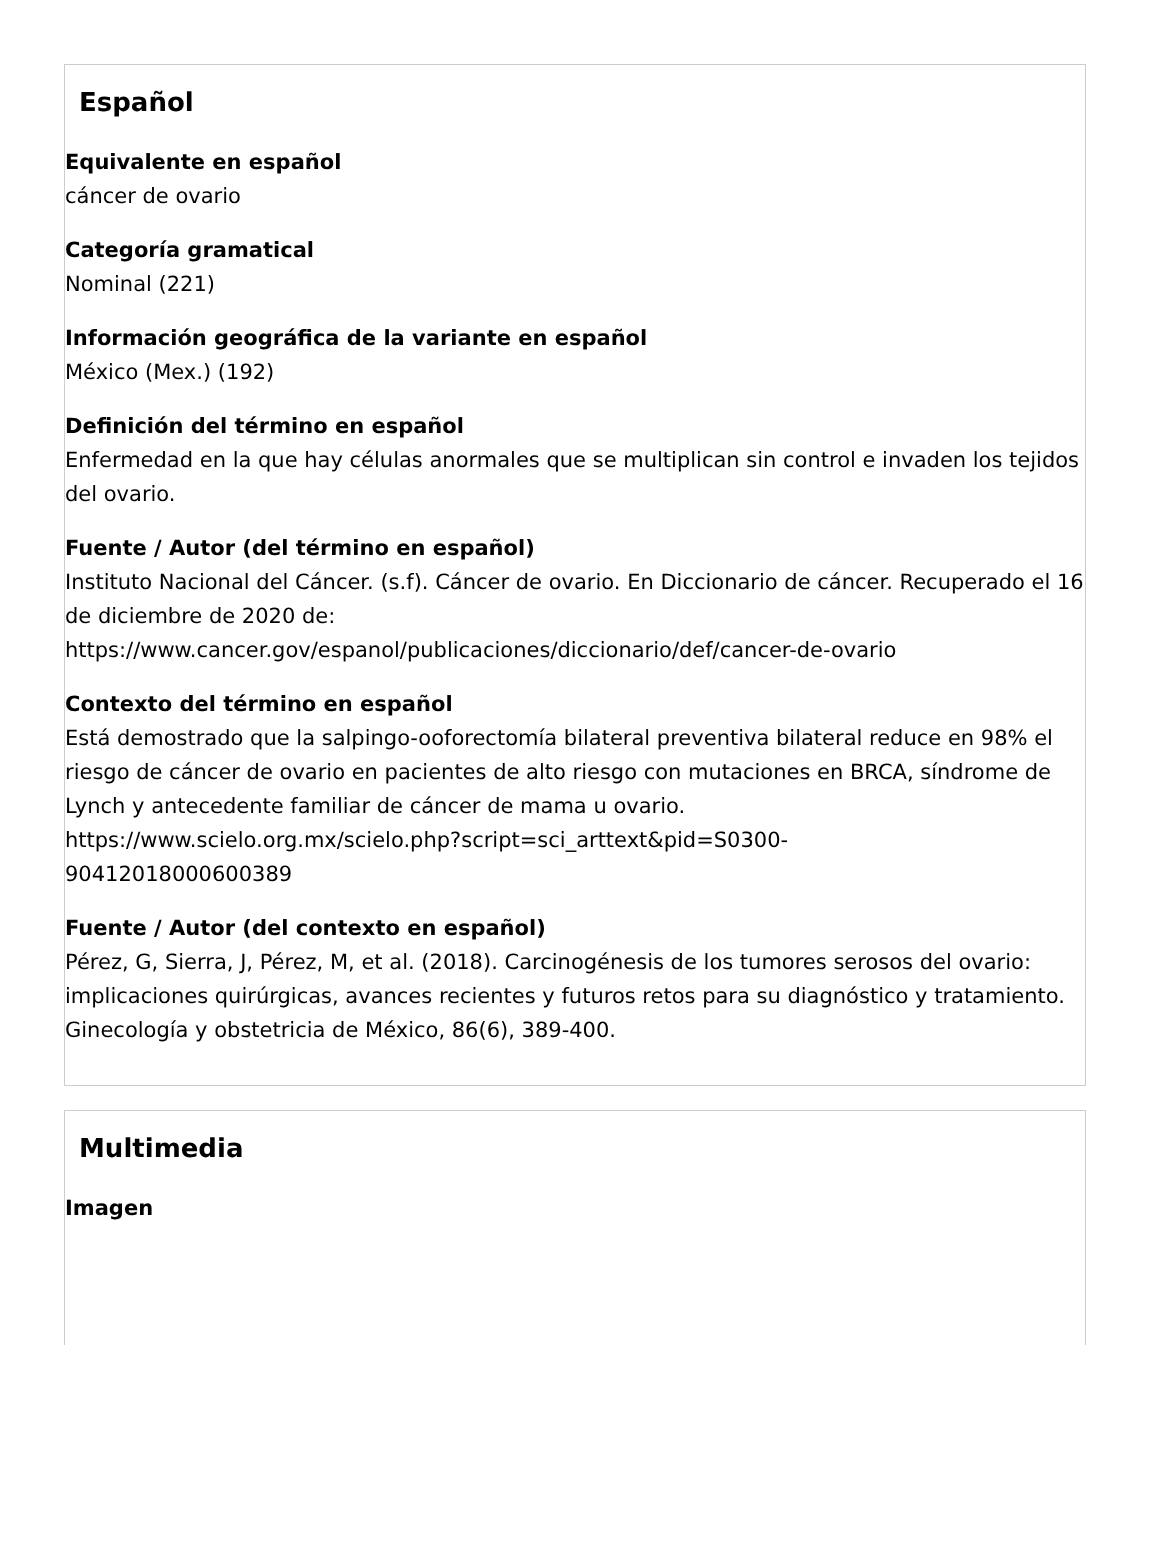Español
Equivalente en español
cáncer de ovario
Categoría gramatical
Nominal (221)
Información geográfica de la variante en español
México (Mex.) (192)
Definición del término en español
Enfermedad en la que hay células anormales que se multiplican sin control e invaden los tejidos del ovario.
Fuente / Autor (del término en español)
Instituto Nacional del Cáncer. (s.f). Cáncer de ovario. En Diccionario de cáncer. Recuperado el 16 de diciembre de 2020 de:
https://www.cancer.gov/espanol/publicaciones/diccionario/def/cancer-de-ovario
Contexto del término en español
Está demostrado que la salpingo-ooforectomía bilateral preventiva bilateral reduce en 98% el riesgo de cáncer de ovario en pacientes de alto riesgo con mutaciones en BRCA, síndrome de Lynch y antecedente familiar de cáncer de mama u ovario.
https://www.scielo.org.mx/scielo.php?script=sci_arttext&pid=S0300-
90412018000600389
Fuente / Autor (del contexto en español)
Pérez, G, Sierra, J, Pérez, M, et al. (2018). Carcinogénesis de los tumores serosos del ovario: implicaciones quirúrgicas, avances recientes y futuros retos para su diagnóstico y tratamiento. Ginecología y obstetricia de México, 86(6), 389-400.
Multimedia
Imagen